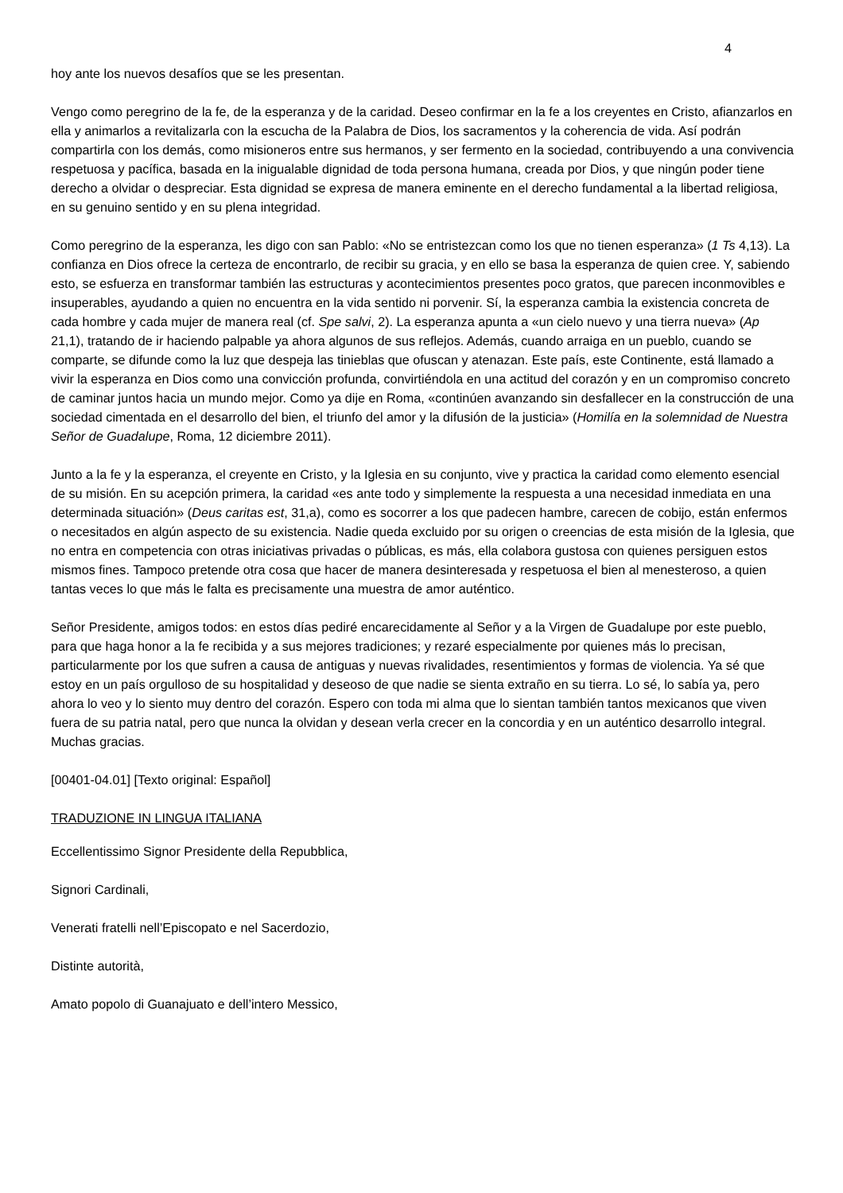4
hoy ante los nuevos desafíos que se les presentan.
Vengo como peregrino de la fe, de la esperanza y de la caridad. Deseo confirmar en la fe a los creyentes en Cristo, afianzarlos en ella y animarlos a revitalizarla con la escucha de la Palabra de Dios, los sacramentos y la coherencia de vida. Así podrán compartirla con los demás, como misioneros entre sus hermanos, y ser fermento en la sociedad, contribuyendo a una convivencia respetuosa y pacífica, basada en la inigualable dignidad de toda persona humana, creada por Dios, y que ningún poder tiene derecho a olvidar o despreciar. Esta dignidad se expresa de manera eminente en el derecho fundamental a la libertad religiosa, en su genuino sentido y en su plena integridad.
Como peregrino de la esperanza, les digo con san Pablo: «No se entristezcan como los que no tienen esperanza» (1 Ts 4,13). La confianza en Dios ofrece la certeza de encontrarlo, de recibir su gracia, y en ello se basa la esperanza de quien cree. Y, sabiendo esto, se esfuerza en transformar también las estructuras y acontecimientos presentes poco gratos, que parecen inconmovibles e insuperables, ayudando a quien no encuentra en la vida sentido ni porvenir. Sí, la esperanza cambia la existencia concreta de cada hombre y cada mujer de manera real (cf. Spe salvi, 2). La esperanza apunta a «un cielo nuevo y una tierra nueva» (Ap 21,1), tratando de ir haciendo palpable ya ahora algunos de sus reflejos. Además, cuando arraiga en un pueblo, cuando se comparte, se difunde como la luz que despeja las tinieblas que ofuscan y atenazan. Este país, este Continente, está llamado a vivir la esperanza en Dios como una convicción profunda, convirtiéndola en una actitud del corazón y en un compromiso concreto de caminar juntos hacia un mundo mejor. Como ya dije en Roma, «continúen avanzando sin desfallecer en la construcción de una sociedad cimentada en el desarrollo del bien, el triunfo del amor y la difusión de la justicia» (Homilía en la solemnidad de Nuestra Señor de Guadalupe, Roma, 12 diciembre 2011).
Junto a la fe y la esperanza, el creyente en Cristo, y la Iglesia en su conjunto, vive y practica la caridad como elemento esencial de su misión. En su acepción primera, la caridad «es ante todo y simplemente la respuesta a una necesidad inmediata en una determinada situación» (Deus caritas est, 31,a), como es socorrer a los que padecen hambre, carecen de cobijo, están enfermos o necesitados en algún aspecto de su existencia. Nadie queda excluido por su origen o creencias de esta misión de la Iglesia, que no entra en competencia con otras iniciativas privadas o públicas, es más, ella colabora gustosa con quienes persiguen estos mismos fines. Tampoco pretende otra cosa que hacer de manera desinteresada y respetuosa el bien al menesteroso, a quien tantas veces lo que más le falta es precisamente una muestra de amor auténtico.
Señor Presidente, amigos todos: en estos días pediré encarecidamente al Señor y a la Virgen de Guadalupe por este pueblo, para que haga honor a la fe recibida y a sus mejores tradiciones; y rezaré especialmente por quienes más lo precisan, particularmente por los que sufren a causa de antiguas y nuevas rivalidades, resentimientos y formas de violencia. Ya sé que estoy en un país orgulloso de su hospitalidad y deseoso de que nadie se sienta extraño en su tierra. Lo sé, lo sabía ya, pero ahora lo veo y lo siento muy dentro del corazón. Espero con toda mi alma que lo sientan también tantos mexicanos que viven fuera de su patria natal, pero que nunca la olvidan y desean verla crecer en la concordia y en un auténtico desarrollo integral. Muchas gracias.
[00401-04.01] [Texto original: Español]
TRADUZIONE IN LINGUA ITALIANA
Eccellentissimo Signor Presidente della Repubblica,
Signori Cardinali,
Venerati fratelli nell’Episcopato e nel Sacerdozio,
Distinte autorità,
Amato popolo di Guanajuato e dell’intero Messico,